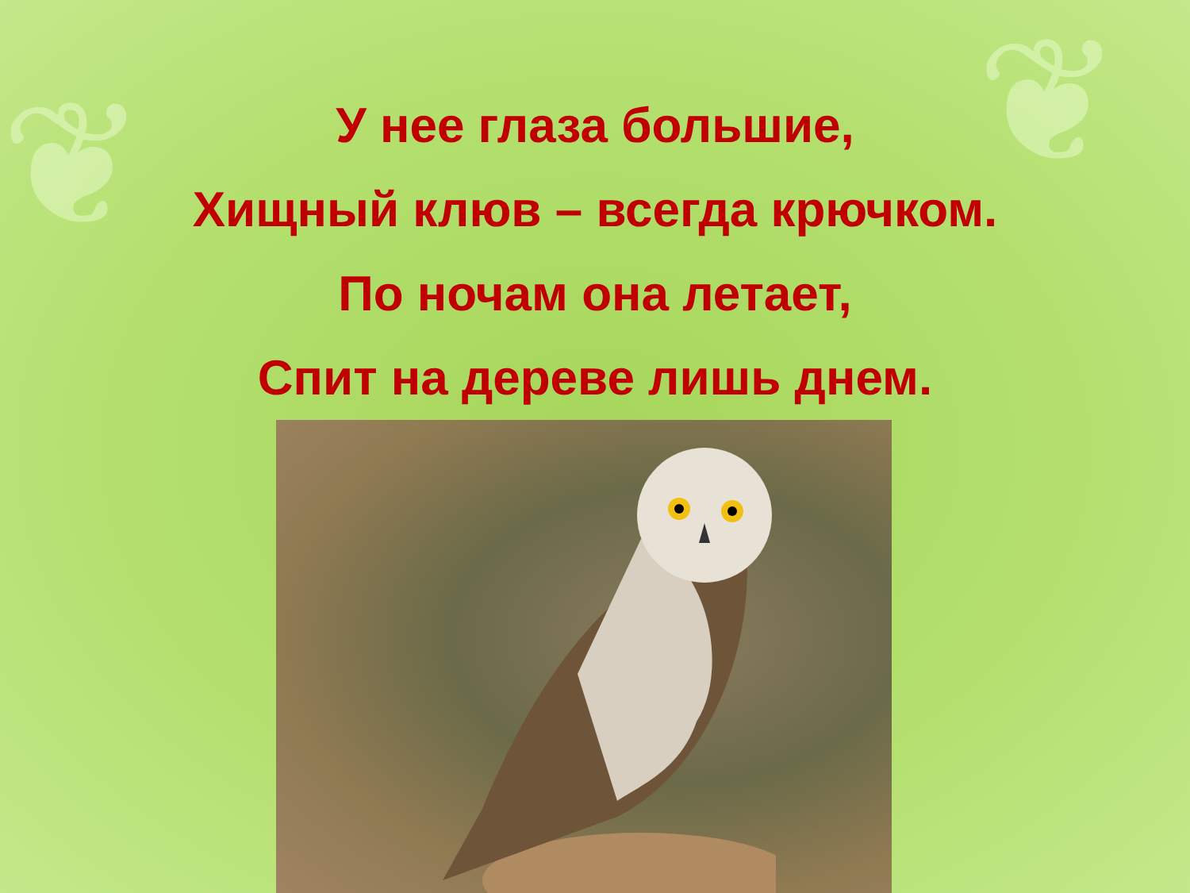❦ ❦
У нее глаза большие,
Хищный клюв – всегда крючком.
По ночам она летает,
Спит на дереве лишь днем.